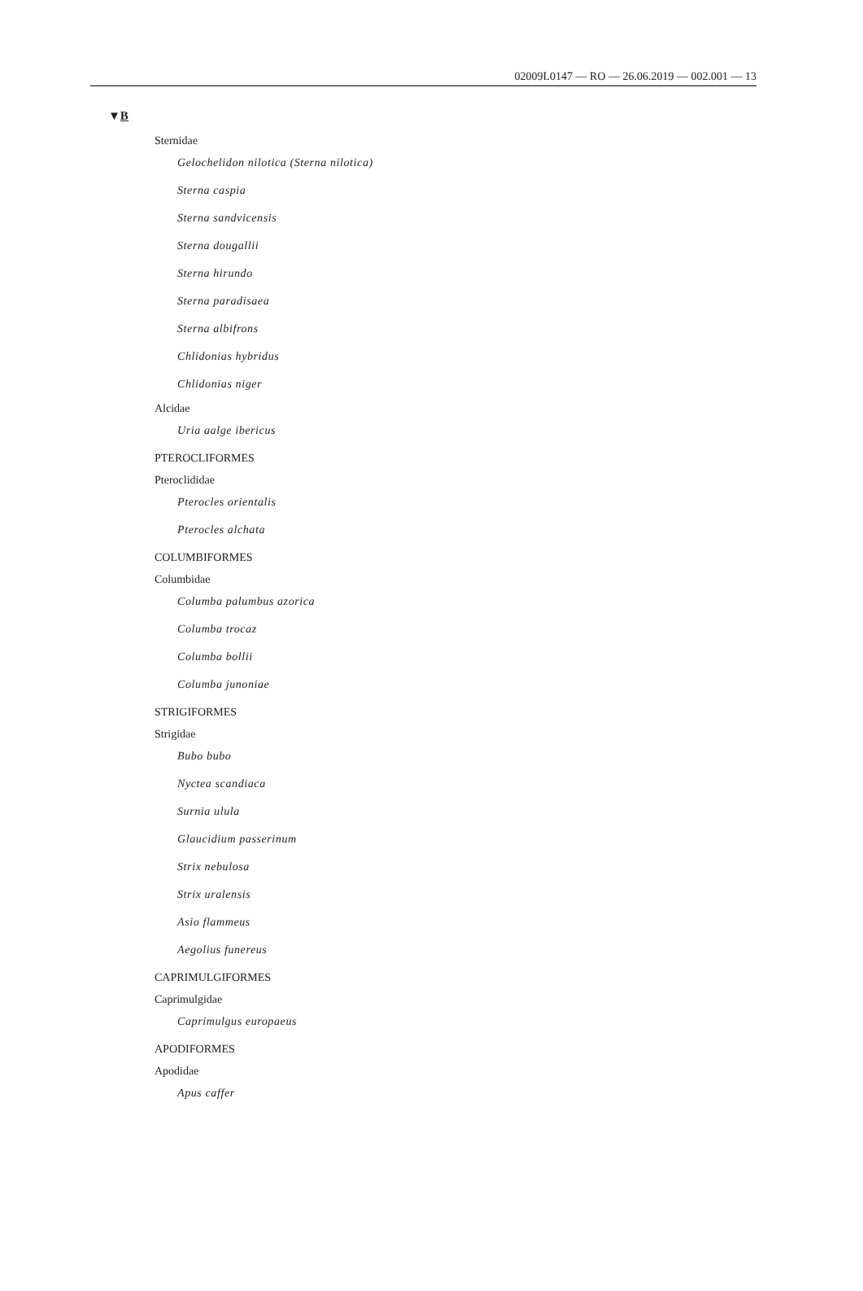02009L0147 — RO — 26.06.2019 — 002.001 — 13
▼B
Sternidae
Gelochelidon nilotica (Sterna nilotica)
Sterna caspia
Sterna sandvicensis
Sterna dougallii
Sterna hirundo
Sterna paradisaea
Sterna albifrons
Chlidonias hybridus
Chlidonias niger
Alcidae
Uria aalge ibericus
PTEROCLIFORMES
Pteroclididae
Pterocles orientalis
Pterocles alchata
COLUMBIFORMES
Columbidae
Columba palumbus azorica
Columba trocaz
Columba bollii
Columba junoniae
STRIGIFORMES
Strigidae
Bubo bubo
Nyctea scandiaca
Surnia ulula
Glaucidium passerinum
Strix nebulosa
Strix uralensis
Asio flammeus
Aegolius funereus
CAPRIMULGIFORMES
Caprimulgidae
Caprimulgus europaeus
APODIFORMES
Apodidae
Apus caffer